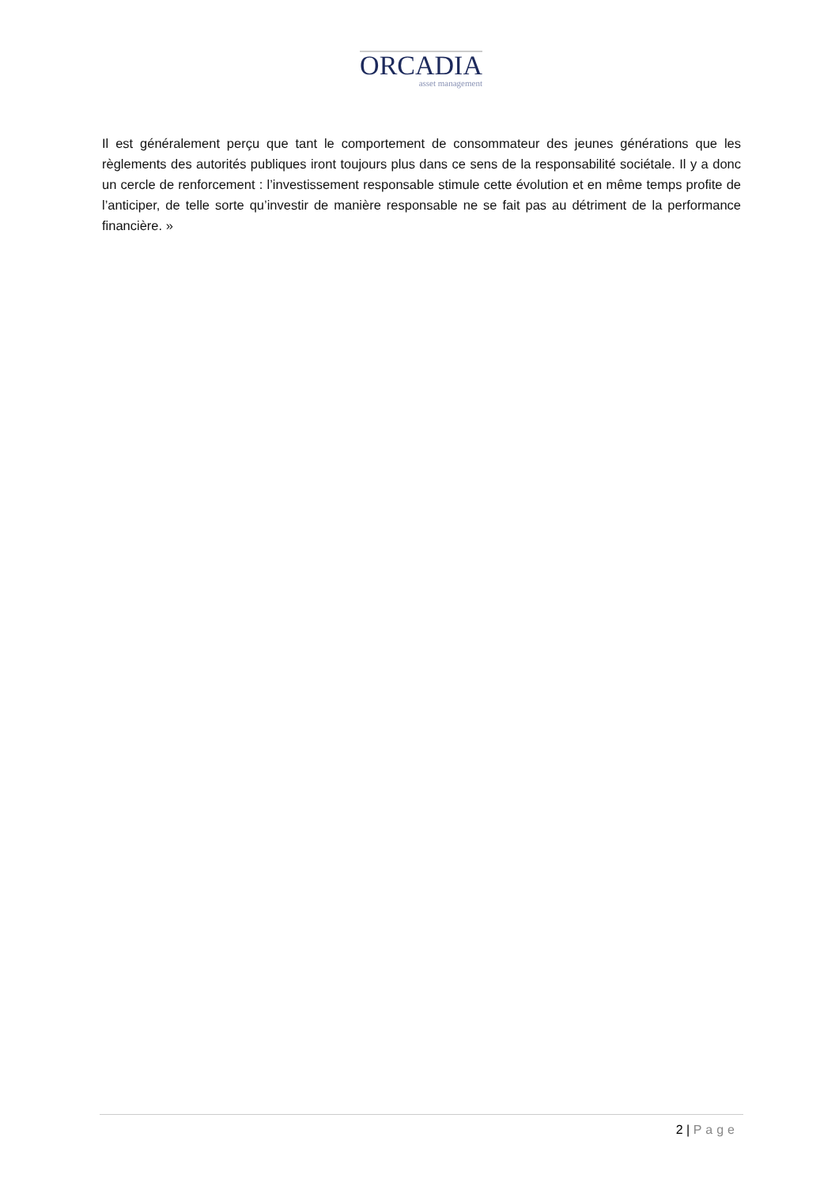ORCADIA
asset management
Il est généralement perçu que tant le comportement de consommateur des jeunes générations que les règlements des autorités publiques iront toujours plus dans ce sens de la responsabilité sociétale. Il y a donc un cercle de renforcement : l’investissement responsable stimule cette évolution et en même temps profite de l’anticiper, de telle sorte qu’investir de manière responsable ne se fait pas au détriment de la performance financière. »
2 | Page